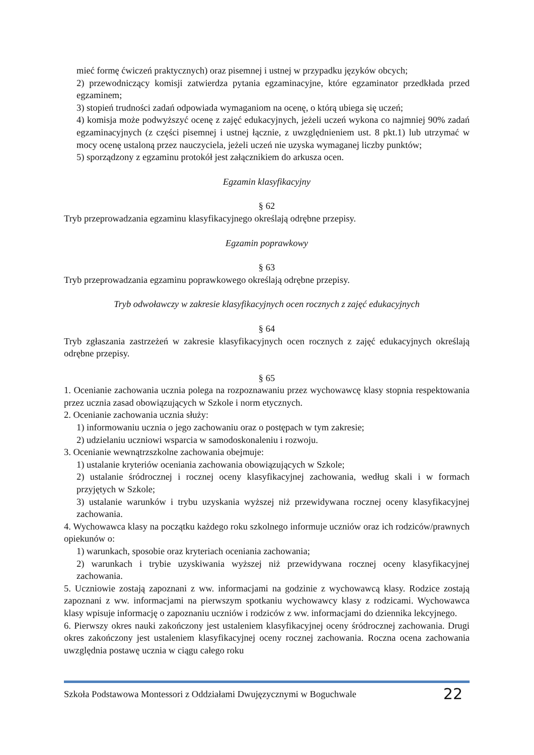mieć formę ćwiczeń praktycznych) oraz pisemnej i ustnej w przypadku języków obcych;
2) przewodniczący komisji zatwierdza pytania egzaminacyjne, które egzaminator przedkłada przed egzaminem;
3) stopień trudności zadań odpowiada wymaganiom na ocenę, o którą ubiega się uczeń;
4) komisja może podwyższyć ocenę z zajęć edukacyjnych, jeżeli uczeń wykona co najmniej 90% zadań egzaminacyjnych (z części pisemnej i ustnej łącznie, z uwzględnieniem ust. 8 pkt.1) lub utrzymać w mocy ocenę ustaloną przez nauczyciela, jeżeli uczeń nie uzyska wymaganej liczby punktów;
5) sporządzony z egzaminu protokół jest załącznikiem do arkusza ocen.
Egzamin klasyfikacyjny
§ 62
Tryb przeprowadzania egzaminu klasyfikacyjnego określają odrębne przepisy.
Egzamin poprawkowy
§ 63
Tryb przeprowadzania egzaminu poprawkowego określają odrębne przepisy.
Tryb odwoławczy w zakresie klasyfikacyjnych ocen rocznych z zajęć edukacyjnych
§ 64
Tryb zgłaszania zastrzeżeń w zakresie klasyfikacyjnych ocen rocznych z zajęć edukacyjnych określają odrębne przepisy.
§ 65
1. Ocenianie zachowania ucznia polega na rozpoznawaniu przez wychowawcę klasy stopnia respektowania przez ucznia zasad obowiązujących w Szkole i norm etycznych.
2. Ocenianie zachowania ucznia służy:
1) informowaniu ucznia o jego zachowaniu oraz o postępach w tym zakresie;
2) udzielaniu uczniowi wsparcia w samodoskonaleniu i rozwoju.
3. Ocenianie wewnątrzszkolne zachowania obejmuje:
1) ustalanie kryteriów oceniania zachowania obowiązujących w Szkole;
2) ustalanie śródrocznej i rocznej oceny klasyfikacyjnej zachowania, według skali i w formach przyjętych w Szkole;
3) ustalanie warunków i trybu uzyskania wyższej niż przewidywana rocznej oceny klasyfikacyjnej zachowania.
4. Wychowawca klasy na początku każdego roku szkolnego informuje uczniów oraz ich rodziców/prawnych opiekunów o:
1) warunkach, sposobie oraz kryteriach oceniania zachowania;
2) warunkach i trybie uzyskiwania wyższej niż przewidywana rocznej oceny klasyfikacyjnej zachowania.
5. Uczniowie zostają zapoznani z ww. informacjami na godzinie z wychowawcą klasy. Rodzice zostają zapoznani z ww. informacjami na pierwszym spotkaniu wychowawcy klasy z rodzicami. Wychowawca klasy wpisuje informację o zapoznaniu uczniów i rodziców z ww. informacjami do dziennika lekcyjnego.
6. Pierwszy okres nauki zakończony jest ustaleniem klasyfikacyjnej oceny śródrocznej zachowania. Drugi okres zakończony jest ustaleniem klasyfikacyjnej oceny rocznej zachowania. Roczna ocena zachowania uwzględnia postawę ucznia w ciągu całego roku
Szkoła Podstawowa Montessori z Oddziałami Dwujęzycznymi w Boguchwale 22